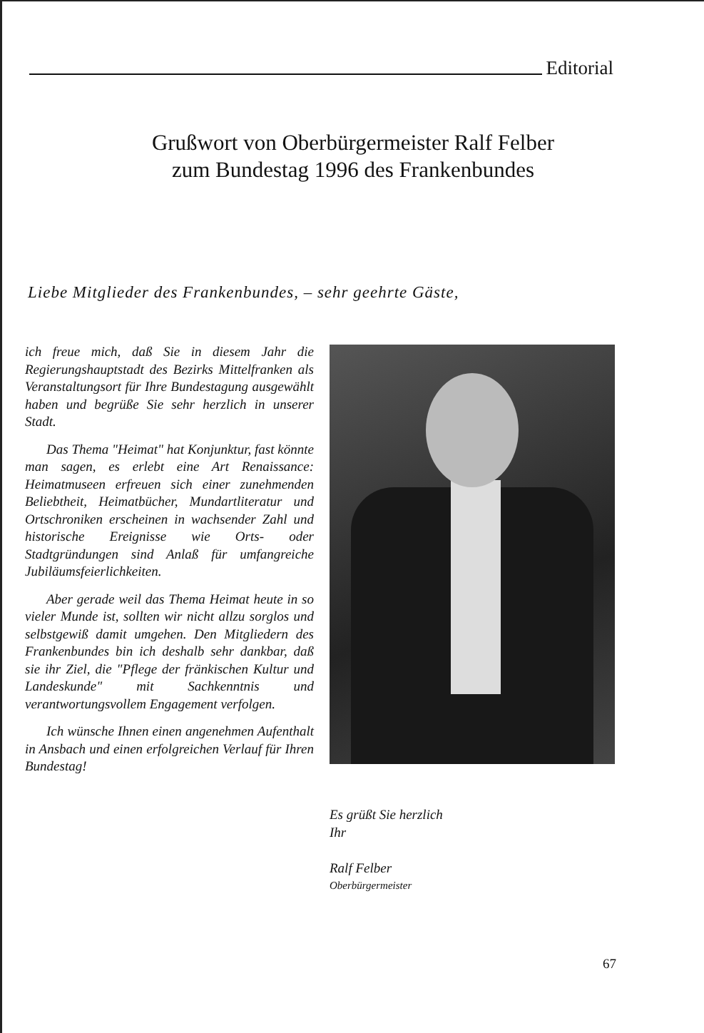Editorial
Grußwort von Oberbürgermeister Ralf Felber
zum Bundestag 1996 des Frankenbundes
Liebe Mitglieder des Frankenbundes, – sehr geehrte Gäste,
ich freue mich, daß Sie in diesem Jahr die Regierungshauptstadt des Bezirks Mittelfranken als Veranstaltungsort für Ihre Bundestagung ausgewählt haben und begrüße Sie sehr herzlich in unserer Stadt.
Das Thema "Heimat" hat Konjunktur, fast könnte man sagen, es erlebt eine Art Renaissance: Heimatmuseen erfreuen sich einer zunehmenden Beliebtheit, Heimatbücher, Mundartliteratur und Ortschroniken erscheinen in wachsender Zahl und historische Ereignisse wie Orts- oder Stadtgründungen sind Anlaß für umfangreiche Jubiläumsfeierlichkeiten.
Aber gerade weil das Thema Heimat heute in so vieler Munde ist, sollten wir nicht allzu sorglos und selbstgewiß damit umgehen. Den Mitgliedern des Frankenbundes bin ich deshalb sehr dankbar, daß sie ihr Ziel, die "Pflege der fränkischen Kultur und Landeskunde" mit Sachkenntnis und verantwortungsvollem Engagement verfolgen.
Ich wünsche Ihnen einen angenehmen Aufenthalt in Ansbach und einen erfolgreichen Verlauf für Ihren Bundestag!
Es grüßt Sie herzlich
Ihr
Ralf Felber
Oberbürgermeister
67